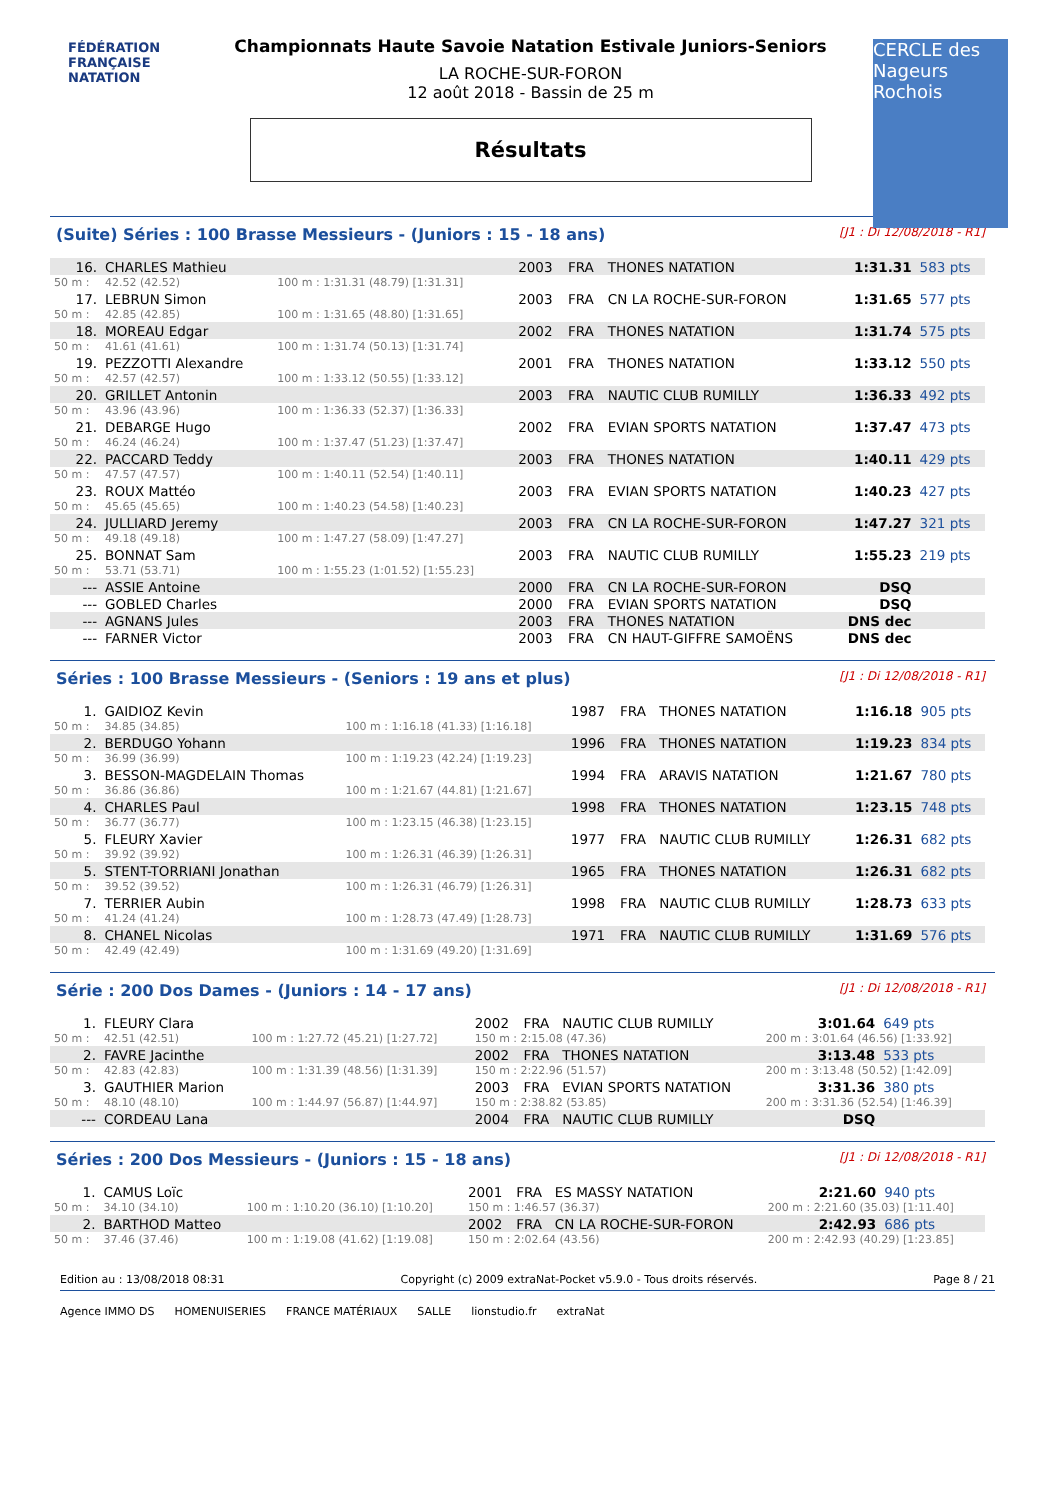FÉDÉRATION FRANÇAISE
NATATION
CERCLE des Nageurs Rochois
Championnats Haute Savoie Natation Estivale Juniors-Seniors
LA ROCHE-SUR-FORON
12 août 2018 - Bassin de 25 m
Résultats
(Suite) Séries : 100 Brasse Messieurs - (Juniors : 15 - 18 ans) [J1 : Di 12/08/2018 - R1]
| 16. | CHARLES Mathieu | | 2003 | FRA | THONES NATATION | 1:31.31 | 583 pts |
| 50 m : | 42.52 (42.52) | 100 m : 1:31.31 (48.79) [1:31.31] | | | | | |
| 17. | LEBRUN Simon | | 2003 | FRA | CN LA ROCHE-SUR-FORON | 1:31.65 | 577 pts |
| 50 m : | 42.85 (42.85) | 100 m : 1:31.65 (48.80) [1:31.65] | | | | | |
| 18. | MOREAU Edgar | | 2002 | FRA | THONES NATATION | 1:31.74 | 575 pts |
| 50 m : | 41.61 (41.61) | 100 m : 1:31.74 (50.13) [1:31.74] | | | | | |
| 19. | PEZZOTTI Alexandre | | 2001 | FRA | THONES NATATION | 1:33.12 | 550 pts |
| 50 m : | 42.57 (42.57) | 100 m : 1:33.12 (50.55) [1:33.12] | | | | | |
| 20. | GRILLET Antonin | | 2003 | FRA | NAUTIC CLUB RUMILLY | 1:36.33 | 492 pts |
| 50 m : | 43.96 (43.96) | 100 m : 1:36.33 (52.37) [1:36.33] | | | | | |
| 21. | DEBARGE Hugo | | 2002 | FRA | EVIAN SPORTS NATATION | 1:37.47 | 473 pts |
| 50 m : | 46.24 (46.24) | 100 m : 1:37.47 (51.23) [1:37.47] | | | | | |
| 22. | PACCARD Teddy | | 2003 | FRA | THONES NATATION | 1:40.11 | 429 pts |
| 50 m : | 47.57 (47.57) | 100 m : 1:40.11 (52.54) [1:40.11] | | | | | |
| 23. | ROUX Mattéo | | 2003 | FRA | EVIAN SPORTS NATATION | 1:40.23 | 427 pts |
| 50 m : | 45.65 (45.65) | 100 m : 1:40.23 (54.58) [1:40.23] | | | | | |
| 24. | JULLIARD Jeremy | | 2003 | FRA | CN LA ROCHE-SUR-FORON | 1:47.27 | 321 pts |
| 50 m : | 49.18 (49.18) | 100 m : 1:47.27 (58.09) [1:47.27] | | | | | |
| 25. | BONNAT Sam | | 2003 | FRA | NAUTIC CLUB RUMILLY | 1:55.23 | 219 pts |
| 50 m : | 53.71 (53.71) | 100 m : 1:55.23 (1:01.52) [1:55.23] | | | | | |
| --- | ASSIE Antoine | | 2000 | FRA | CN LA ROCHE-SUR-FORON | DSQ | |
| --- | GOBLED Charles | | 2000 | FRA | EVIAN SPORTS NATATION | DSQ | |
| --- | AGNANS Jules | | 2003 | FRA | THONES NATATION | DNS dec | |
| --- | FARNER Victor | | 2003 | FRA | CN HAUT-GIFFRE SAMOËNS | DNS dec | |
Séries : 100 Brasse Messieurs - (Seniors : 19 ans et plus) [J1 : Di 12/08/2018 - R1]
| 1. | GAIDIOZ Kevin | | 1987 | FRA | THONES NATATION | 1:16.18 | 905 pts |
| 50 m : | 34.85 (34.85) | 100 m : 1:16.18 (41.33) [1:16.18] | | | | | |
| 2. | BERDUGO Yohann | | 1996 | FRA | THONES NATATION | 1:19.23 | 834 pts |
| 50 m : | 36.99 (36.99) | 100 m : 1:19.23 (42.24) [1:19.23] | | | | | |
| 3. | BESSON-MAGDELAIN Thomas | | 1994 | FRA | ARAVIS NATATION | 1:21.67 | 780 pts |
| 50 m : | 36.86 (36.86) | 100 m : 1:21.67 (44.81) [1:21.67] | | | | | |
| 4. | CHARLES Paul | | 1998 | FRA | THONES NATATION | 1:23.15 | 748 pts |
| 50 m : | 36.77 (36.77) | 100 m : 1:23.15 (46.38) [1:23.15] | | | | | |
| 5. | FLEURY Xavier | | 1977 | FRA | NAUTIC CLUB RUMILLY | 1:26.31 | 682 pts |
| 50 m : | 39.92 (39.92) | 100 m : 1:26.31 (46.39) [1:26.31] | | | | | |
| 5. | STENT-TORRIANI Jonathan | | 1965 | FRA | THONES NATATION | 1:26.31 | 682 pts |
| 50 m : | 39.52 (39.52) | 100 m : 1:26.31 (46.79) [1:26.31] | | | | | |
| 7. | TERRIER Aubin | | 1998 | FRA | NAUTIC CLUB RUMILLY | 1:28.73 | 633 pts |
| 50 m : | 41.24 (41.24) | 100 m : 1:28.73 (47.49) [1:28.73] | | | | | |
| 8. | CHANEL Nicolas | | 1971 | FRA | NAUTIC CLUB RUMILLY | 1:31.69 | 576 pts |
| 50 m : | 42.49 (42.49) | 100 m : 1:31.69 (49.20) [1:31.69] | | | | | |
Série : 200 Dos Dames - (Juniors : 14 - 17 ans) [J1 : Di 12/08/2018 - R1]
| 1. | FLEURY Clara | | 2002 | FRA | NAUTIC CLUB RUMILLY | 3:01.64 | 649 pts |
| 50 m : | 42.51 (42.51) | 100 m : 1:27.72 (45.21) [1:27.72] | 150 m : 2:15.08 (47.36) | | | 200 m : 3:01.64 (46.56) [1:33.92] | |
| 2. | FAVRE Jacinthe | | 2002 | FRA | THONES NATATION | 3:13.48 | 533 pts |
| 50 m : | 42.83 (42.83) | 100 m : 1:31.39 (48.56) [1:31.39] | 150 m : 2:22.96 (51.57) | | | 200 m : 3:13.48 (50.52) [1:42.09] | |
| 3. | GAUTHIER Marion | | 2003 | FRA | EVIAN SPORTS NATATION | 3:31.36 | 380 pts |
| 50 m : | 48.10 (48.10) | 100 m : 1:44.97 (56.87) [1:44.97] | 150 m : 2:38.82 (53.85) | | | 200 m : 3:31.36 (52.54) [1:46.39] | |
| --- | CORDEAU Lana | | 2004 | FRA | NAUTIC CLUB RUMILLY | DSQ | |
Séries : 200 Dos Messieurs - (Juniors : 15 - 18 ans) [J1 : Di 12/08/2018 - R1]
| 1. | CAMUS Loïc | | 2001 | FRA | ES MASSY NATATION | 2:21.60 | 940 pts |
| 50 m : | 34.10 (34.10) | 100 m : 1:10.20 (36.10) [1:10.20] | 150 m : 1:46.57 (36.37) | | | 200 m : 2:21.60 (35.03) [1:11.40] | |
| 2. | BARTHOD Matteo | | 2002 | FRA | CN LA ROCHE-SUR-FORON | 2:42.93 | 686 pts |
| 50 m : | 37.46 (37.46) | 100 m : 1:19.08 (41.62) [1:19.08] | 150 m : 2:02.64 (43.56) | | | 200 m : 2:42.93 (40.29) [1:23.85] | |
Edition au : 13/08/2018 08:31 Copyright (c) 2009 extraNat-Pocket v5.9.0 - Tous droits réservés. Page 8 / 21
Agence IMMO DS HOMENUISERIES FRANCE MATÉRIAUX SALLE lionstudio.fr extraNat